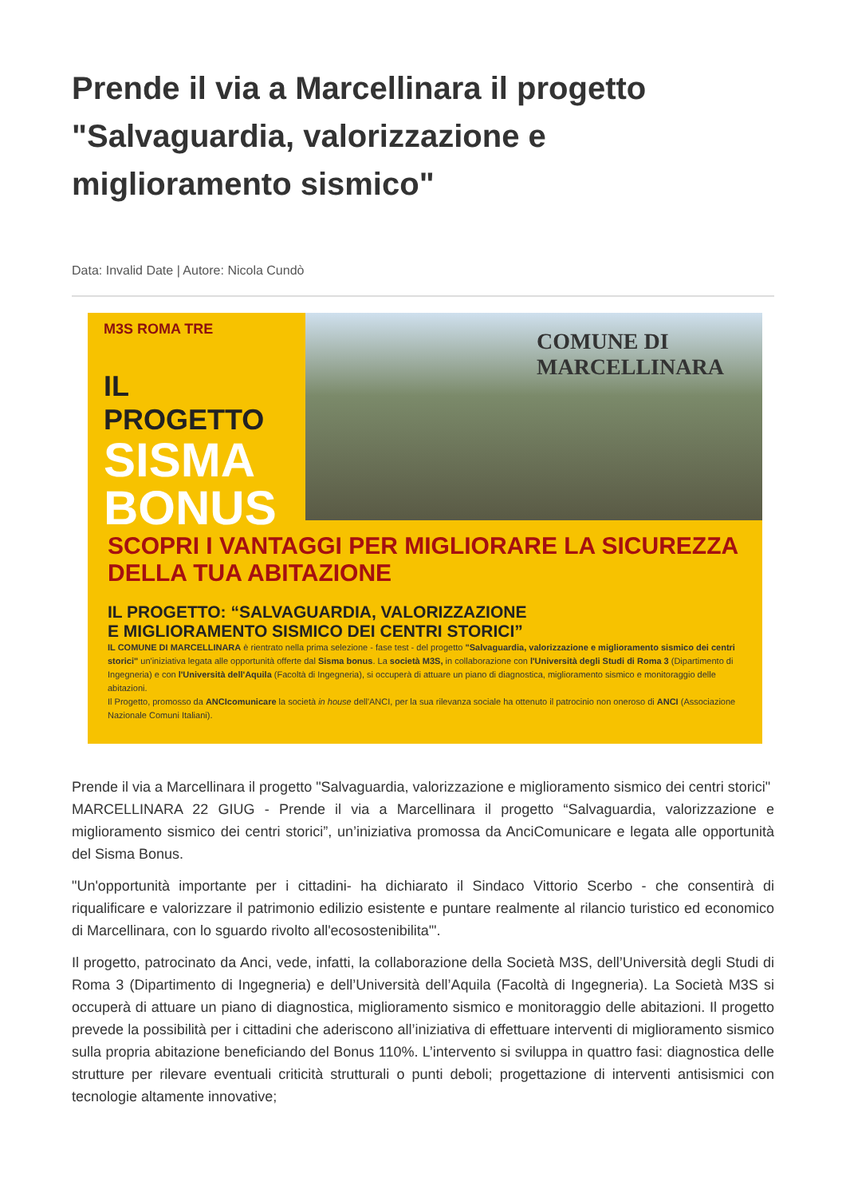Prende il via a Marcellinara il progetto "Salvaguardia, valorizzazione e miglioramento sismico"
Data: Invalid Date | Autore: Nicola Cundò
M3S ROMA TRE
IL PROGETTO
SISMA
BONUS
COMUNE DI
MARCELLINARA
SCOPRI I VANTAGGI PER MIGLIORARE LA SICUREZZA DELLA TUA ABITAZIONE
IL PROGETTO: “SALVAGUARDIA, VALORIZZAZIONE
E MIGLIORAMENTO SISMICO DEI CENTRI STORICI”
IL COMUNE DI MARCELLINARA è rientrato nella prima selezione - fase test - del progetto "Salvaguardia, valorizzazione e miglioramento sismico dei centri storici" un'iniziativa legata alle opportunità offerte dal Sisma bonus. La società M3S, in collaborazione con l'Università degli Studi di Roma 3 (Dipartimento di Ingegneria) e con l'Università dell'Aquila (Facoltà di Ingegneria), si occuperà di attuare un piano di diagnostica, miglioramento sismico e monitoraggio delle abitazioni.
Il Progetto, promosso da ANCIcomunicare la società in house dell'ANCI, per la sua rilevanza sociale ha ottenuto il patrocinio non oneroso di ANCI (Associazione Nazionale Comuni Italiani).
Prende il via a Marcellinara il progetto "Salvaguardia, valorizzazione e miglioramento sismico dei centri storici"
MARCELLINARA 22 GIUG - Prende il via a Marcellinara il progetto “Salvaguardia, valorizzazione e miglioramento sismico dei centri storici”, un’iniziativa promossa da AnciComunicare e legata alle opportunità del Sisma Bonus.
"Un'opportunità importante per i cittadini- ha dichiarato il Sindaco Vittorio Scerbo - che consentirà di riqualificare e valorizzare il patrimonio edilizio esistente e puntare realmente al rilancio turistico ed economico di Marcellinara, con lo sguardo rivolto all'ecosostenibilita'".
Il progetto, patrocinato da Anci, vede, infatti, la collaborazione della Società M3S, dell’Università degli Studi di Roma 3 (Dipartimento di Ingegneria) e dell’Università dell’Aquila (Facoltà di Ingegneria). La Società M3S si occuperà di attuare un piano di diagnostica, miglioramento sismico e monitoraggio delle abitazioni. Il progetto prevede la possibilità per i cittadini che aderiscono all’iniziativa di effettuare interventi di miglioramento sismico sulla propria abitazione beneficiando del Bonus 110%. L’intervento si sviluppa in quattro fasi: diagnostica delle strutture per rilevare eventuali criticità strutturali o punti deboli; progettazione di interventi antisismici con tecnologie altamente innovative;